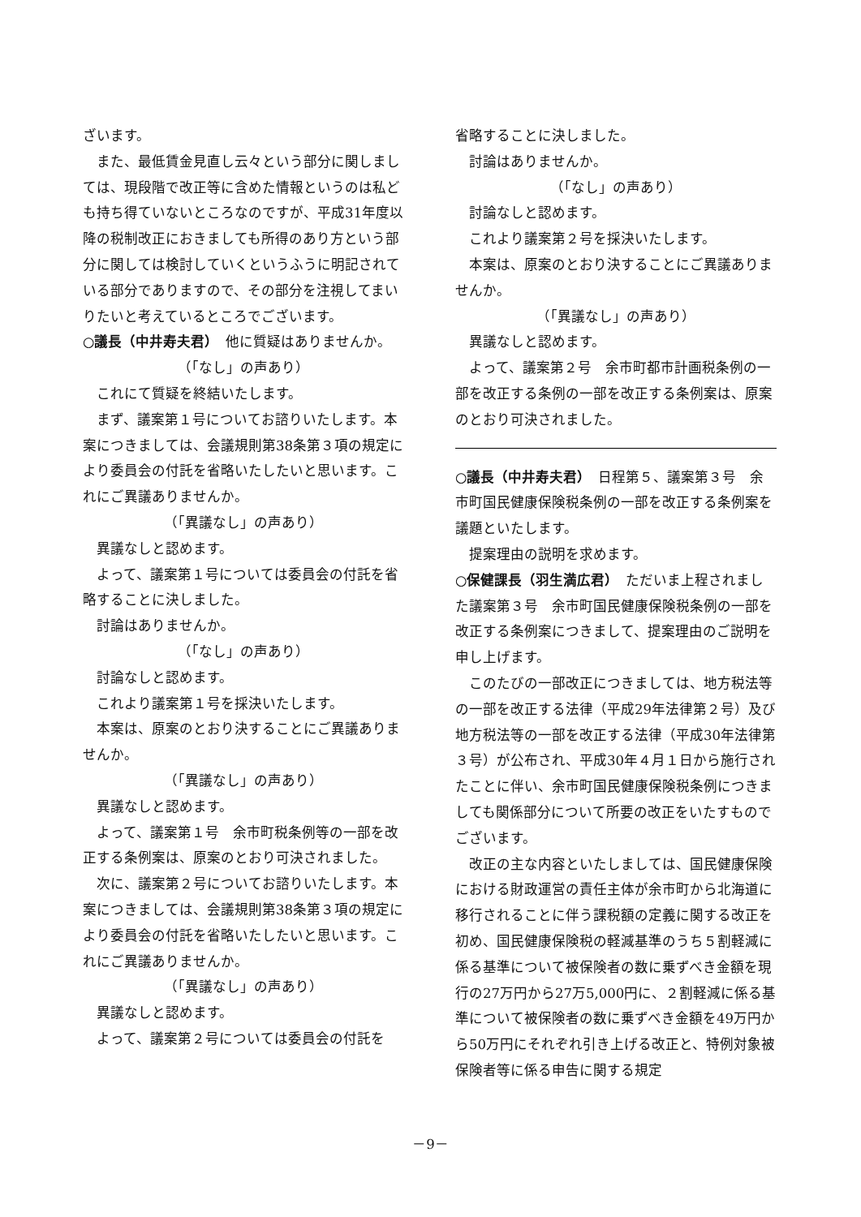ざいます。
また、最低賃金見直し云々という部分に関しましては、現段階で改正等に含めた情報というのは私ども持ち得ていないところなのですが、平成31年度以降の税制改正におきましても所得のあり方という部分に関しては検討していくというふうに明記されている部分でありますので、その部分を注視してまいりたいと考えているところでございます。
○議長（中井寿夫君）　他に質疑はありませんか。
（「なし」の声あり）
これにて質疑を終結いたします。
まず、議案第１号についてお諮りいたします。本案につきましては、会議規則第38条第３項の規定により委員会の付託を省略いたしたいと思います。これにご異議ありませんか。
（「異議なし」の声あり）
異議なしと認めます。
よって、議案第１号については委員会の付託を省略することに決しました。
討論はありませんか。
（「なし」の声あり）
討論なしと認めます。
これより議案第１号を採決いたします。
本案は、原案のとおり決することにご異議ありませんか。
（「異議なし」の声あり）
異議なしと認めます。
よって、議案第１号　余市町税条例等の一部を改正する条例案は、原案のとおり可決されました。
次に、議案第２号についてお諮りいたします。本案につきましては、会議規則第38条第３項の規定により委員会の付託を省略いたしたいと思います。これにご異議ありませんか。
（「異議なし」の声あり）
異議なしと認めます。
よって、議案第２号については委員会の付託を
省略することに決しました。
討論はありませんか。
（「なし」の声あり）
討論なしと認めます。
これより議案第２号を採決いたします。
本案は、原案のとおり決することにご異議ありませんか。
（「異議なし」の声あり）
異議なしと認めます。
よって、議案第２号　余市町都市計画税条例の一部を改正する条例の一部を改正する条例案は、原案のとおり可決されました。
○議長（中井寿夫君）　日程第５、議案第３号　余市町国民健康保険税条例の一部を改正する条例案を議題といたします。
提案理由の説明を求めます。
○保健課長（羽生満広君）　ただいま上程されました議案第３号　余市町国民健康保険税条例の一部を改正する条例案につきまして、提案理由のご説明を申し上げます。
このたびの一部改正につきましては、地方税法等の一部を改正する法律（平成29年法律第２号）及び地方税法等の一部を改正する法律（平成30年法律第３号）が公布され、平成30年４月１日から施行されたことに伴い、余市町国民健康保険税条例につきましても関係部分について所要の改正をいたすものでございます。
改正の主な内容といたしましては、国民健康保険における財政運営の責任主体が余市町から北海道に移行されることに伴う課税額の定義に関する改正を初め、国民健康保険税の軽減基準のうち５割軽減に係る基準について被保険者の数に乗ずべき金額を現行の27万円から27万5,000円に、２割軽減に係る基準について被保険者の数に乗ずべき金額を49万円から50万円にそれぞれ引き上げる改正と、特例対象被保険者等に係る申告に関する規定
－9－